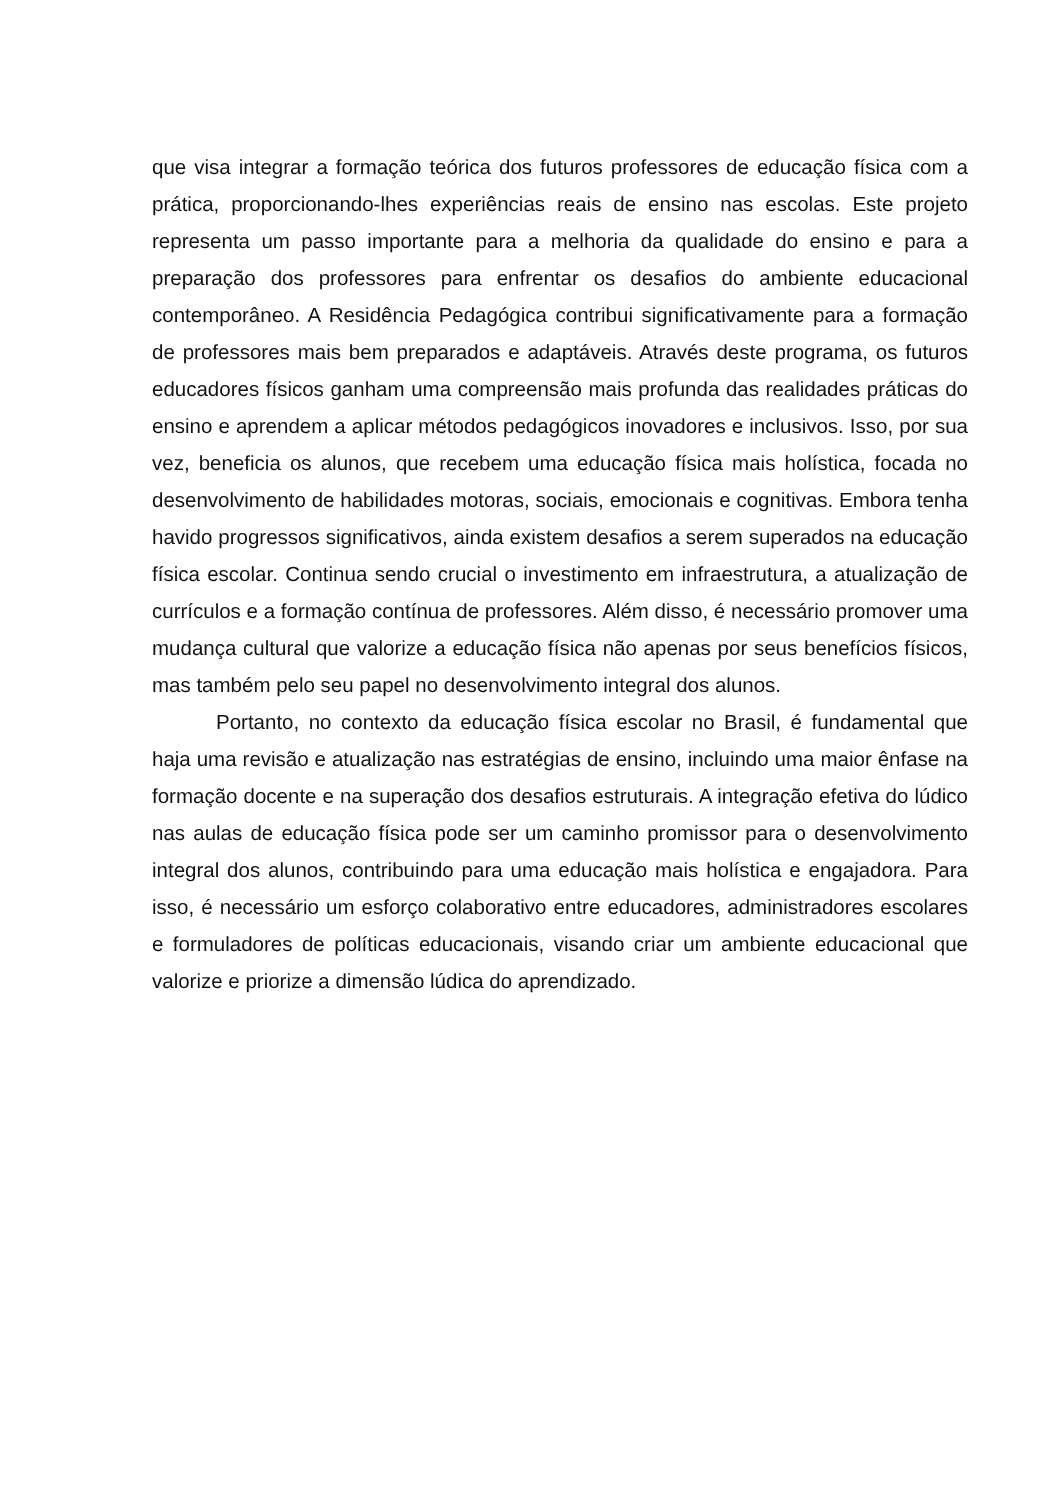que visa integrar a formação teórica dos futuros professores de educação física com a prática, proporcionando-lhes experiências reais de ensino nas escolas. Este projeto representa um passo importante para a melhoria da qualidade do ensino e para a preparação dos professores para enfrentar os desafios do ambiente educacional contemporâneo. A Residência Pedagógica contribui significativamente para a formação de professores mais bem preparados e adaptáveis. Através deste programa, os futuros educadores físicos ganham uma compreensão mais profunda das realidades práticas do ensino e aprendem a aplicar métodos pedagógicos inovadores e inclusivos. Isso, por sua vez, beneficia os alunos, que recebem uma educação física mais holística, focada no desenvolvimento de habilidades motoras, sociais, emocionais e cognitivas. Embora tenha havido progressos significativos, ainda existem desafios a serem superados na educação física escolar. Continua sendo crucial o investimento em infraestrutura, a atualização de currículos e a formação contínua de professores. Além disso, é necessário promover uma mudança cultural que valorize a educação física não apenas por seus benefícios físicos, mas também pelo seu papel no desenvolvimento integral dos alunos.
Portanto, no contexto da educação física escolar no Brasil, é fundamental que haja uma revisão e atualização nas estratégias de ensino, incluindo uma maior ênfase na formação docente e na superação dos desafios estruturais. A integração efetiva do lúdico nas aulas de educação física pode ser um caminho promissor para o desenvolvimento integral dos alunos, contribuindo para uma educação mais holística e engajadora. Para isso, é necessário um esforço colaborativo entre educadores, administradores escolares e formuladores de políticas educacionais, visando criar um ambiente educacional que valorize e priorize a dimensão lúdica do aprendizado.